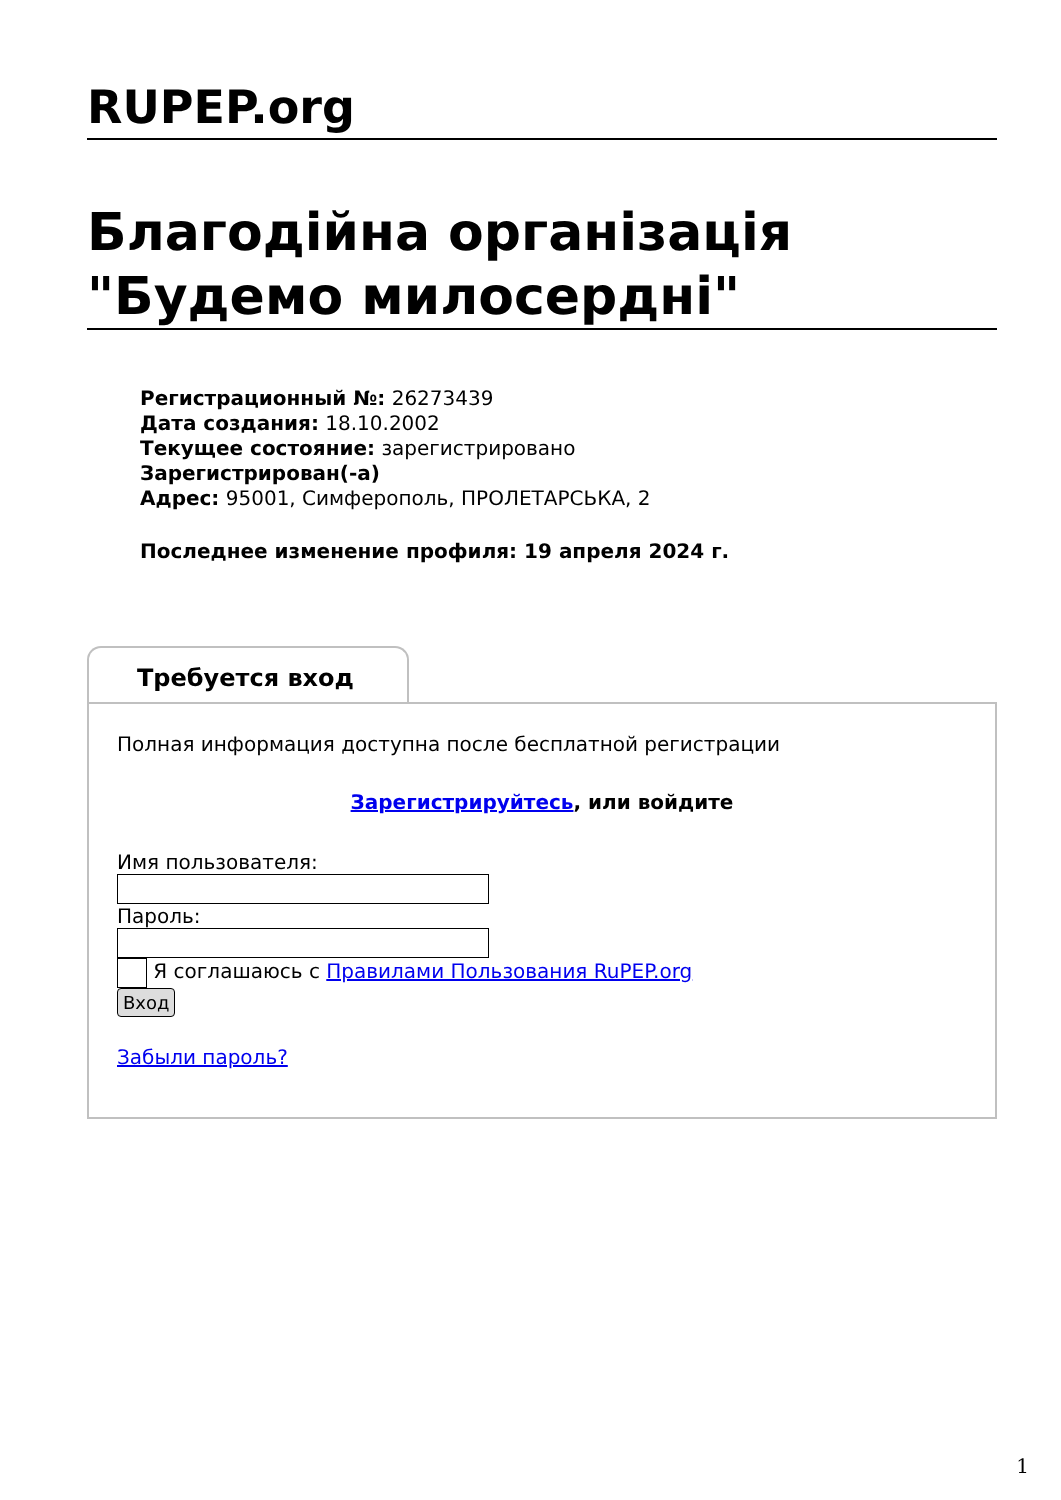RUPEP.org
Благодійна організація "Будемо милосердні"
Регистрационный №: 26273439
Дата создания: 18.10.2002
Текущее состояние: зарегистрировано
Зарегистрирован(-а)
Адрес: 95001, Симферополь, ПРОЛЕТАРСЬКА, 2
Последнее изменение профиля: 19 апреля 2024 г.
Требуется вход
Полная информация доступна после бесплатной регистрации
Зарегистрируйтесь, или войдите
Имя пользователя:
Пароль:
Я соглашаюсь с Правилами Пользования RuPEP.org
Вход
Забыли пароль?
1